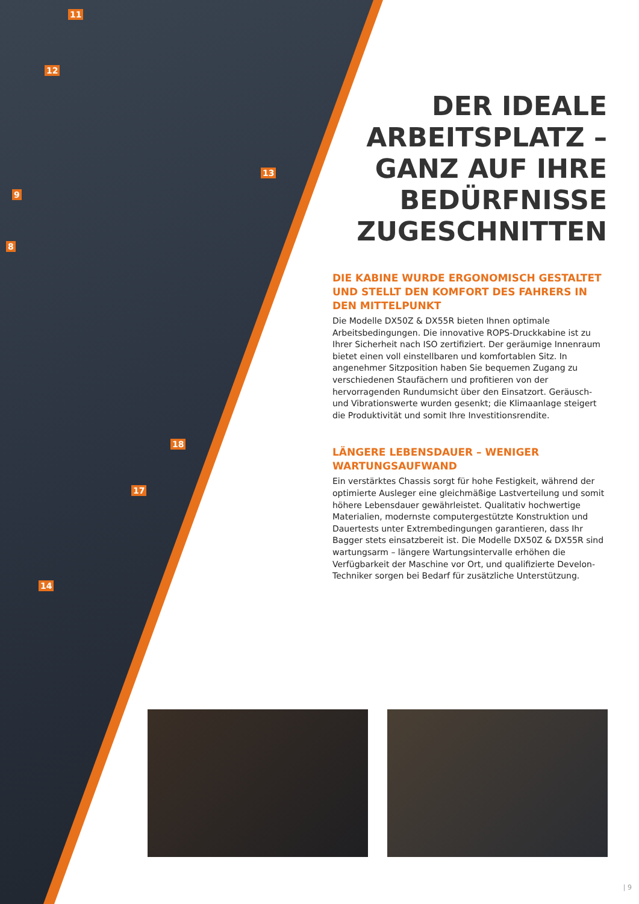11
12
13
9
8
18
17
14
DER IDEALE ARBEITSPLATZ – GANZ AUF IHRE BEDÜRFNISSE ZUGESCHNITTEN
DIE KABINE WURDE ERGONOMISCH GESTALTET UND STELLT DEN KOMFORT DES FAHRERS IN DEN MITTELPUNKT
Die Modelle DX50Z & DX55R bieten Ihnen optimale Arbeitsbedingungen. Die innovative ROPS-Druckkabine ist zu Ihrer Sicherheit nach ISO zertifiziert. Der geräumige Innenraum bietet einen voll einstellbaren und komfortablen Sitz. In angenehmer Sitzposition haben Sie bequemen Zugang zu verschiedenen Staufächern und profitieren von der hervorragenden Rundumsicht über den Einsatzort. Geräusch- und Vibrationswerte wurden gesenkt; die Klimaanlage steigert die Produktivität und somit Ihre Investitionsrendite.
LÄNGERE LEBENSDAUER – WENIGER WARTUNGSAUFWAND
Ein verstärktes Chassis sorgt für hohe Festigkeit, während der optimierte Ausleger eine gleichmäßige Lastverteilung und somit höhere Lebensdauer gewährleistet. Qualitativ hochwertige Materialien, modernste computergestützte Konstruktion und Dauertests unter Extrembedingungen garantieren, dass Ihr Bagger stets einsatzbereit ist. Die Modelle DX50Z & DX55R sind wartungsarm – längere Wartungsintervalle erhöhen die Verfügbarkeit der Maschine vor Ort, und qualifizierte Develon-Techniker sorgen bei Bedarf für zusätzliche Unterstützung.
| 9